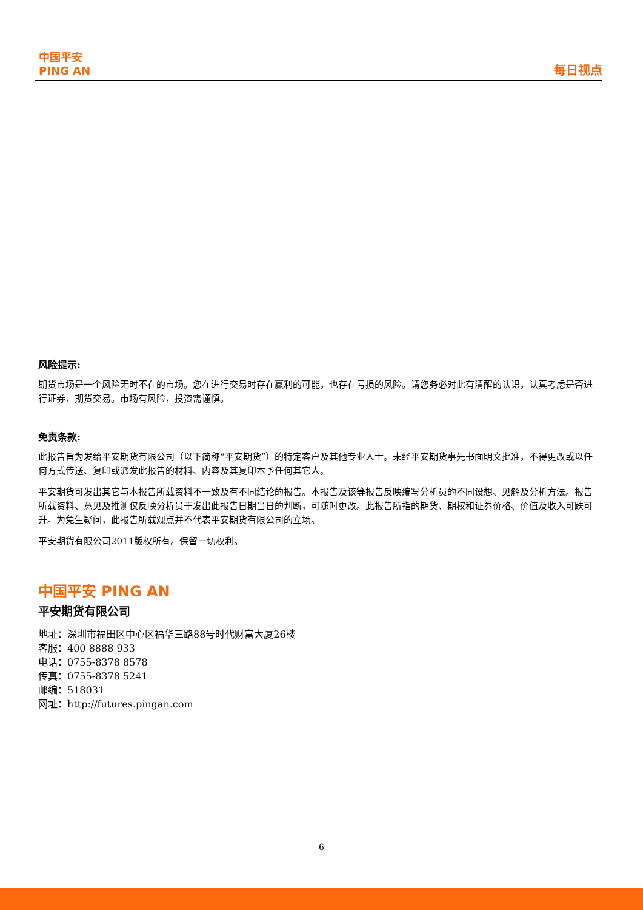中国平安
PING AN
每日视点
风险提示:
期货市场是一个风险无时不在的市场。您在进行交易时存在赢利的可能，也存在亏损的风险。请您务必对此有清醒的认识，认真考虑是否进行证券，期货交易。市场有风险，投资需谨慎。
免责条款:
此报告旨为发给平安期货有限公司（以下简称“平安期货”）的特定客户及其他专业人士。未经平安期货事先书面明文批准，不得更改或以任何方式传送、复印或派发此报告的材料、内容及其复印本予任何其它人。
平安期货可发出其它与本报告所载资料不一致及有不同结论的报告。本报告及该等报告反映编写分析员的不同设想、见解及分析方法。报告所载资料、意见及推测仅反映分析员于发出此报告日期当日的判断，可随时更改。此报告所指的期货、期权和证券价格、价值及收入可跌可升。为免生疑问，此报告所载观点并不代表平安期货有限公司的立场。
平安期货有限公司2011版权所有。保留一切权利。
中国平安 PING AN
平安期货有限公司
地址：深圳市福田区中心区福华三路88号时代财富大厦26楼
客服：400 8888 933
电话：0755-8378 8578
传真：0755-8378 5241
邮编：518031
网址：http://futures.pingan.com
6